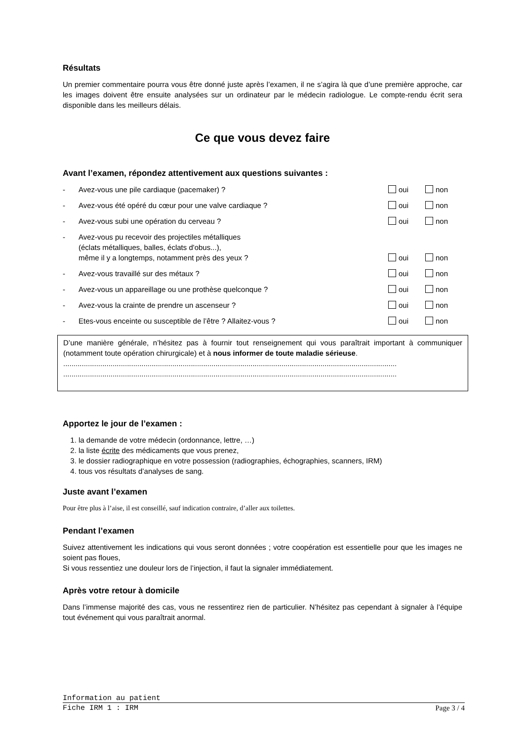Résultats
Un premier commentaire pourra vous être donné juste après l’examen, il ne s’agira là que d’une première approche, car les images doivent être ensuite analysées sur un ordinateur par le médecin radiologue. Le compte-rendu écrit sera disponible dans les meilleurs délais.
Ce que vous devez faire
Avant l’examen, répondez attentivement aux questions suivantes :
- Avez-vous une pile cardiaque (pacemaker) ? oui non
- Avez-vous été opéré du cœur pour une valve cardiaque ? oui non
- Avez-vous subi une opération du cerveau ? oui non
- Avez-vous pu recevoir des projectiles métalliques
(éclats métalliques, balles, éclats d'obus...),
même il y a longtemps, notamment près des yeux ? oui non
- Avez-vous travaillé sur des métaux ? oui non
- Avez-vous un appareillage ou une prothèse quelconque ? oui non
- Avez-vous la crainte de prendre un ascenseur ? oui non
- Etes-vous enceinte ou susceptible de l’être ? Allaitez-vous ? oui non
D’une manière générale, n’hésitez pas à fournir tout renseignement qui vous paraîtrait important à communiquer (notamment toute opération chirurgicale) et à nous informer de toute maladie sérieuse.
..................................................................................................................................................................
..................................................................................................................................................................
Apportez le jour de l’examen :
1. la demande de votre médecin (ordonnance, lettre, …)
2. la liste écrite des médicaments que vous prenez,
3. le dossier radiographique en votre possession (radiographies, échographies, scanners, IRM)
4. tous vos résultats d’analyses de sang.
Juste avant l’examen
Pour être plus à l’aise, il est conseillé, sauf indication contraire, d’aller aux toilettes.
Pendant l’examen
Suivez attentivement les indications qui vous seront données ; votre coopération est essentielle pour que les images ne soient pas floues,
Si vous ressentiez une douleur lors de l’injection, il faut la signaler immédiatement.
Après votre retour à domicile
Dans l’immense majorité des cas, vous ne ressentirez rien de particulier. N’hésitez pas cependant à signaler à l’équipe tout événement qui vous paraîtrait anormal.
Information au patient
Fiche IRM 1 : IRM Page 3 / 4